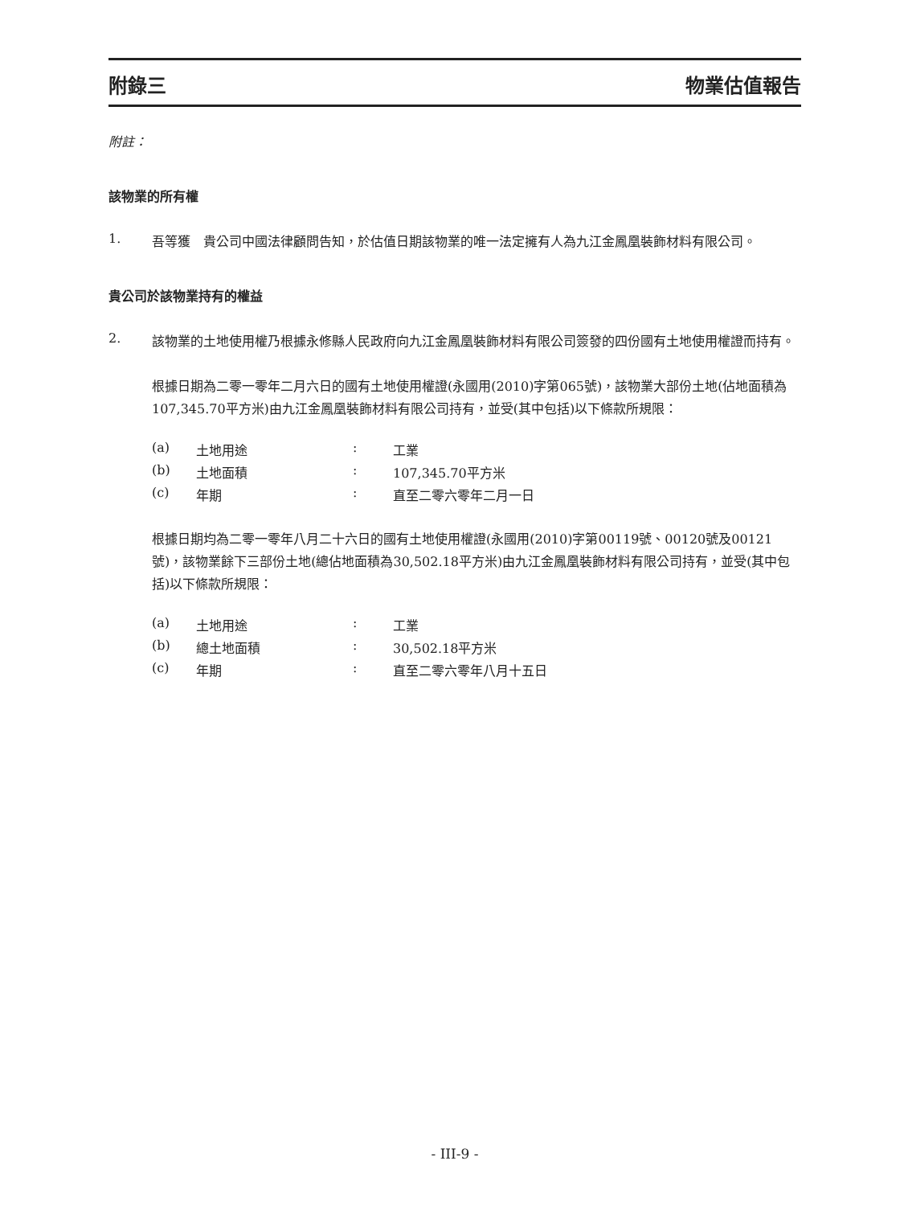附錄三 物業估值報告
附註：
該物業的所有權
1.
吾等獲　貴公司中國法律顧問告知，於估值日期該物業的唯一法定擁有人為九江金鳳凰裝飾材料有限公司。
貴公司於該物業持有的權益
2.
該物業的土地使用權乃根據永修縣人民政府向九江金鳳凰裝飾材料有限公司簽發的四份國有土地使用權證而持有。
根據日期為二零一零年二月六日的國有土地使用權證(永國用(2010)字第065號)，該物業大部份土地(佔地面積為107,345.70平方米)由九江金鳳凰裝飾材料有限公司持有，並受(其中包括)以下條款所規限：
| (a) | 土地用途 | : | 工業 |
| (b) | 土地面積 | : | 107,345.70平方米 |
| (c) | 年期 | : | 直至二零六零年二月一日 |
根據日期均為二零一零年八月二十六日的國有土地使用權證(永國用(2010)字第00119號、00120號及00121號)，該物業餘下三部份土地(總佔地面積為30,502.18平方米)由九江金鳳凰裝飾材料有限公司持有，並受(其中包括)以下條款所規限：
| (a) | 土地用途 | : | 工業 |
| (b) | 總土地面積 | : | 30,502.18平方米 |
| (c) | 年期 | : | 直至二零六零年八月十五日 |
- III-9 -